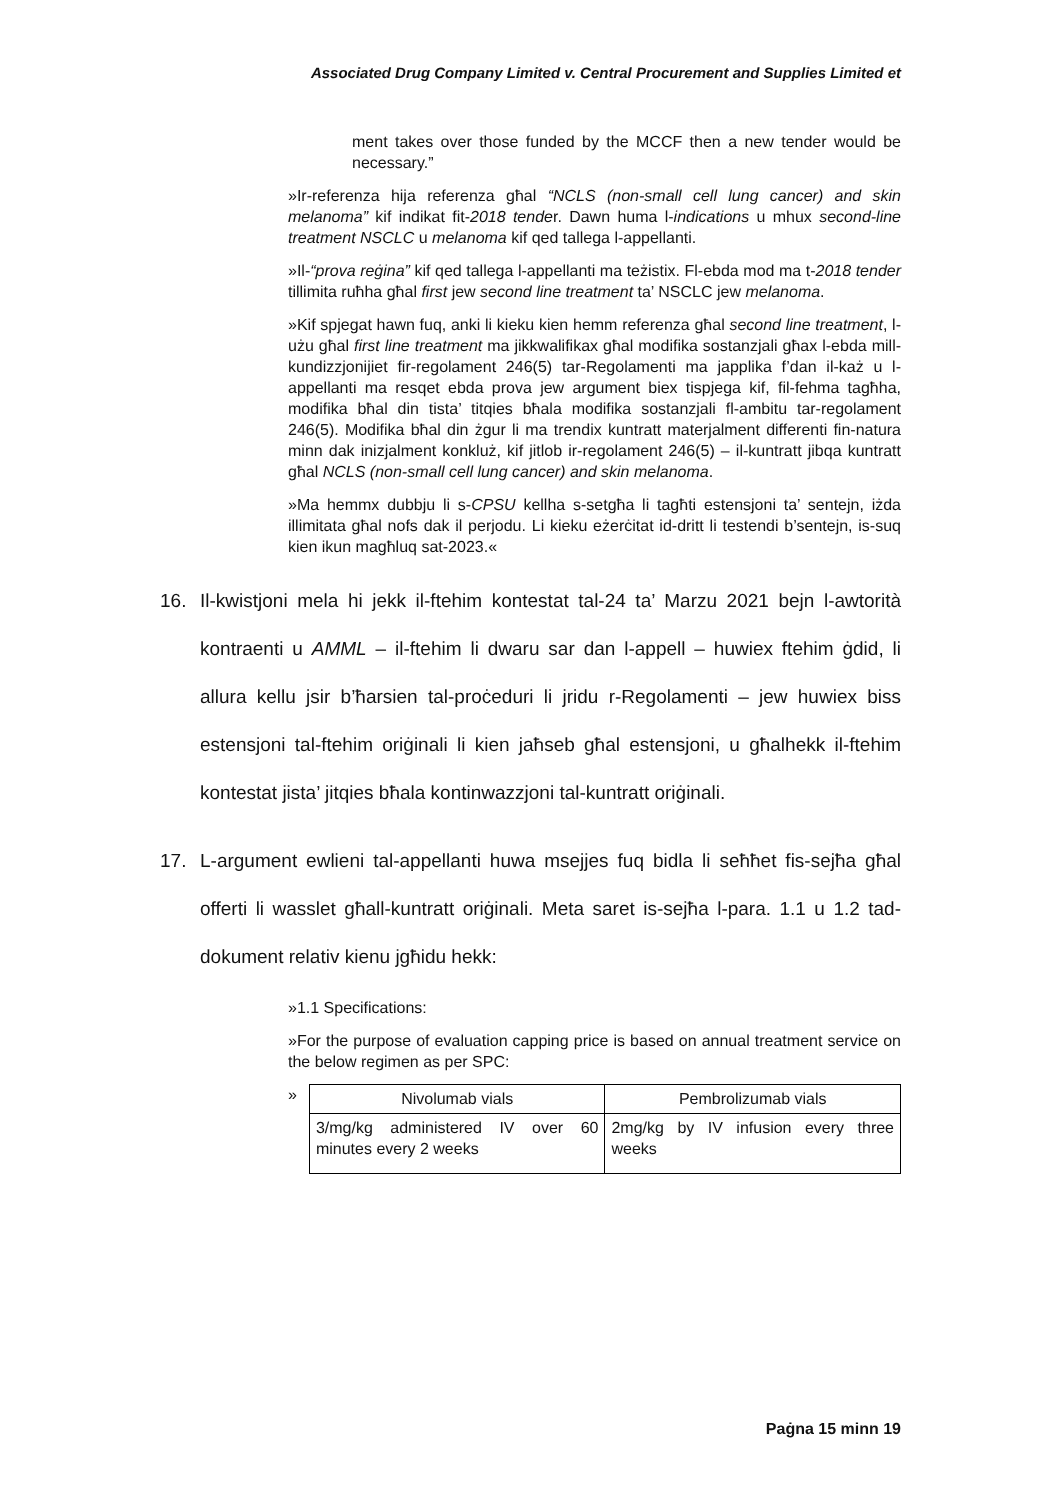Associated Drug Company Limited v. Central Procurement and Supplies Limited et
ment takes over those funded by the MCCF then a new tender would be necessary.”
»Ir-referenza hija referenza għal “NCLS (non-small cell lung cancer) and skin melanoma” kif indikat fit-2018 tender. Dawn huma l-indications u mhux second-line treatment NSCLC u melanoma kif qed tallega l-appellanti.
»Il-“prova reġina” kif qed tallega l-appellanti ma teżistix. Fl-ebda mod ma t-2018 tender tillimita ruħha għal first jew second line treatment ta’ NSCLC jew melanoma.
»Kif spjegat hawn fuq, anki li kieku kien hemm referenza għal second line treatment, l-użu għal first line treatment ma jikkwalifikax għal modifika sostanzjali għax l-ebda mill-kundizzjonijiet fir-regolament 246(5) tar-Regolamenti ma japplika f’dan il-każ u l-appellanti ma resqet ebda prova jew argument biex tispjega kif, fil-fehma tagħha, modifika bħal din tista’ titqies bħala modifika sostanzjali fl-ambitu tar-regolament 246(5). Modifika bħal din żgur li ma trendix kuntratt materjalment differenti fin-natura minn dak inizjalment konkluż, kif jitlob ir-regolament 246(5) – il-kuntratt jibqa kuntratt għal NCLS (non-small cell lung cancer) and skin melanoma.
»Ma hemmx dubbju li s-CPSU kellha s-setgħa li tagħti estensjoni ta’ sentejn, iżda illimitata għal nofs dak il perjodu. Li kieku eżerċitat id-dritt li testendi b’sentejn, is-suq kien ikun magħluq sat-2023.«
16. Il-kwistjoni mela hi jekk il-ftehim kontestat tal-24 ta’ Marzu 2021 bejn l-awtorità kontraenti u AMML – il-ftehim li dwaru sar dan l-appell – huwiex ftehim ġdid, li allura kellu jsir b’ħarsien tal-proċeduri li jridu r-Regolamenti – jew huwiex biss estensjoni tal-ftehim oriġinali li kien jaħseb għal estensjoni, u għalhekk il-ftehim kontestat jista’ jitqies bħala kontinwazzjoni tal-kuntratt oriġinali.
17. L-argument ewlieni tal-appellanti huwa msejjes fuq bidla li seħħet fis-sejħa għal offerti li wasslet għall-kuntratt oriġinali. Meta saret is-sejħa l-para. 1.1 u 1.2 tad-dokument relativ kienu jgħidu hekk:
»1.1 Specifications:
»For the purpose of evaluation capping price is based on annual treatment service on the below regimen as per SPC:
»
| Nivolumab vials | Pembrolizumab vials |
| 3/mg/kg administered IV over 60 minutes every 2 weeks | 2mg/kg by IV infusion every three weeks |
Paġna 15 minn 19